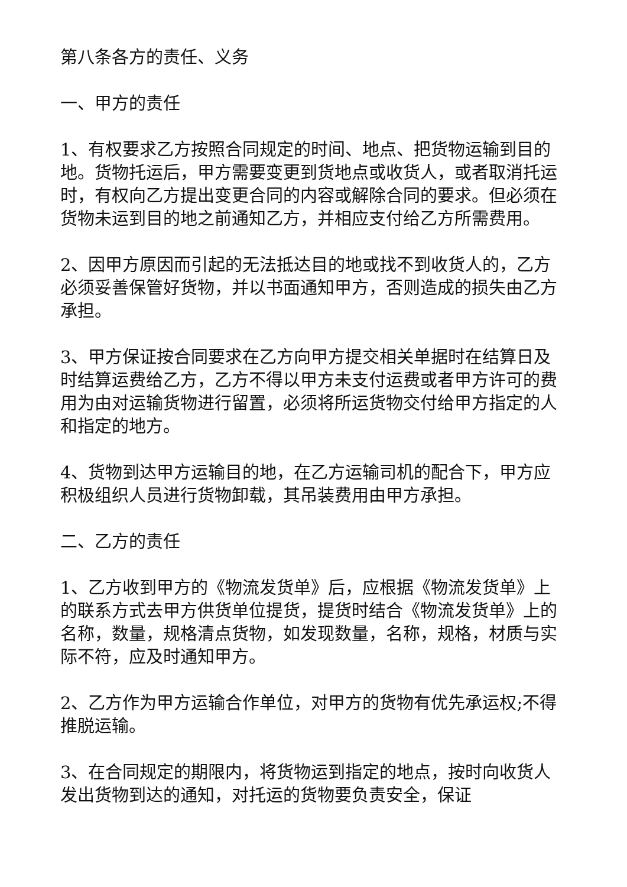第八条各方的责任、义务
一、甲方的责任
1、有权要求乙方按照合同规定的时间、地点、把货物运输到目的地。货物托运后，甲方需要变更到货地点或收货人，或者取消托运时，有权向乙方提出变更合同的内容或解除合同的要求。但必须在货物未运到目的地之前通知乙方，并相应支付给乙方所需费用。
2、因甲方原因而引起的无法抵达目的地或找不到收货人的，乙方必须妥善保管好货物，并以书面通知甲方，否则造成的损失由乙方承担。
3、甲方保证按合同要求在乙方向甲方提交相关单据时在结算日及时结算运费给乙方，乙方不得以甲方未支付运费或者甲方许可的费用为由对运输货物进行留置，必须将所运货物交付给甲方指定的人和指定的地方。
4、货物到达甲方运输目的地，在乙方运输司机的配合下，甲方应积极组织人员进行货物卸载，其吊装费用由甲方承担。
二、乙方的责任
1、乙方收到甲方的《物流发货单》后，应根据《物流发货单》上的联系方式去甲方供货单位提货，提货时结合《物流发货单》上的名称，数量，规格清点货物，如发现数量，名称，规格，材质与实际不符，应及时通知甲方。
2、乙方作为甲方运输合作单位，对甲方的货物有优先承运权;不得推脱运输。
3、在合同规定的期限内，将货物运到指定的地点，按时向收货人发出货物到达的通知，对托运的货物要负责安全，保证